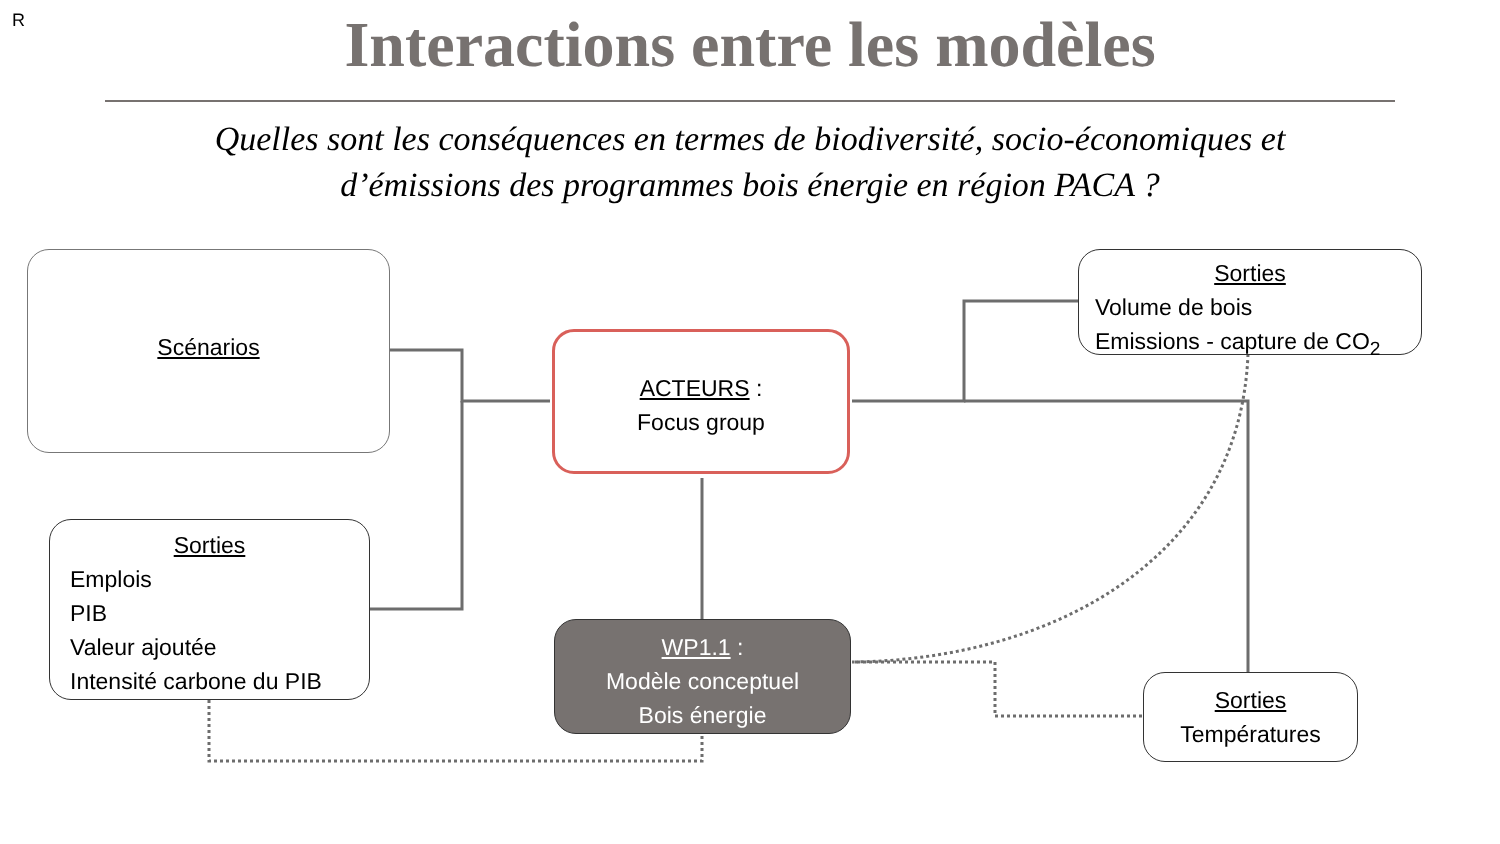R
Interactions entre les modèles
Quelles sont les conséquences en termes de biodiversité, socio-économiques et
d’émissions des programmes bois énergie en région PACA ?
Scénarios
ACTEURS :
Focus group
Sorties
Volume de bois
Emissions - capture de CO<sub>2</sub>
Sorties
Emplois
PIB
Valeur ajoutée
Intensité carbone du PIB
WP1.1 :
Modèle conceptuel
Bois énergie
Sorties
Températures